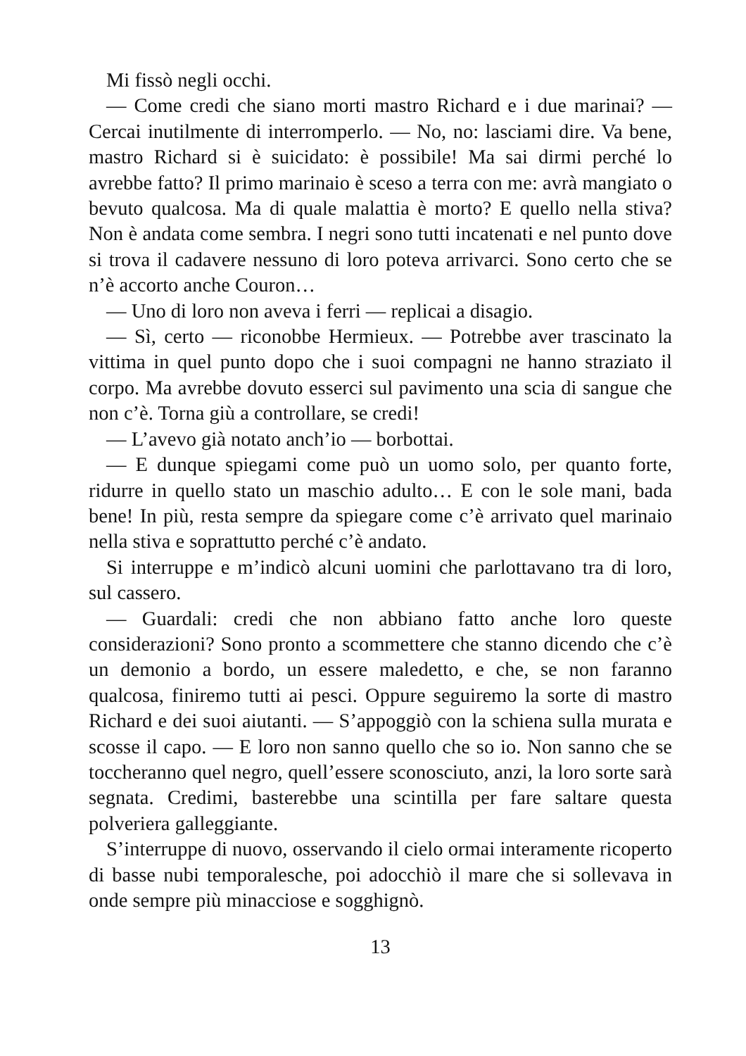Mi fissò negli occhi.
— Come credi che siano morti mastro Richard e i due marinai? — Cercai inutilmente di interromperlo. — No, no: lasciami dire. Va bene, mastro Richard si è suicidato: è possibile! Ma sai dirmi perché lo avrebbe fatto? Il primo marinaio è sceso a terra con me: avrà mangiato o bevuto qualcosa. Ma di quale malattia è morto? E quello nella stiva? Non è andata come sembra. I negri sono tutti incatenati e nel punto dove si trova il cadavere nessuno di loro poteva arrivarci. Sono certo che se n’è accorto anche Couron…
— Uno di loro non aveva i ferri — replicai a disagio.
— Sì, certo — riconobbe Hermieux. — Potrebbe aver trascinato la vittima in quel punto dopo che i suoi compagni ne hanno straziato il corpo. Ma avrebbe dovuto esserci sul pavimento una scia di sangue che non c’è. Torna giù a controllare, se credi!
— L’avevo già notato anch’io — borbottai.
— E dunque spiegami come può un uomo solo, per quanto forte, ridurre in quello stato un maschio adulto… E con le sole mani, bada bene! In più, resta sempre da spiegare come c’è arrivato quel marinaio nella stiva e soprattutto perché c’è andato.
Si interruppe e m’indicò alcuni uomini che parlottavano tra di loro, sul cassero.
— Guardali: credi che non abbiano fatto anche loro queste considerazioni? Sono pronto a scommettere che stanno dicendo che c’è un demonio a bordo, un essere maledetto, e che, se non faranno qualcosa, finiremo tutti ai pesci. Oppure seguiremo la sorte di mastro Richard e dei suoi aiutanti. — S’appoggiò con la schiena sulla murata e scosse il capo. — E loro non sanno quello che so io. Non sanno che se toccheranno quel negro, quell’essere sconosciuto, anzi, la loro sorte sarà segnata. Credimi, basterebbe una scintilla per fare saltare questa polveriera galleggiante.
S’interruppe di nuovo, osservando il cielo ormai interamente ricoperto di basse nubi temporalesche, poi adocchiò il mare che si sollevava in onde sempre più minacciose e sogghignò.
13